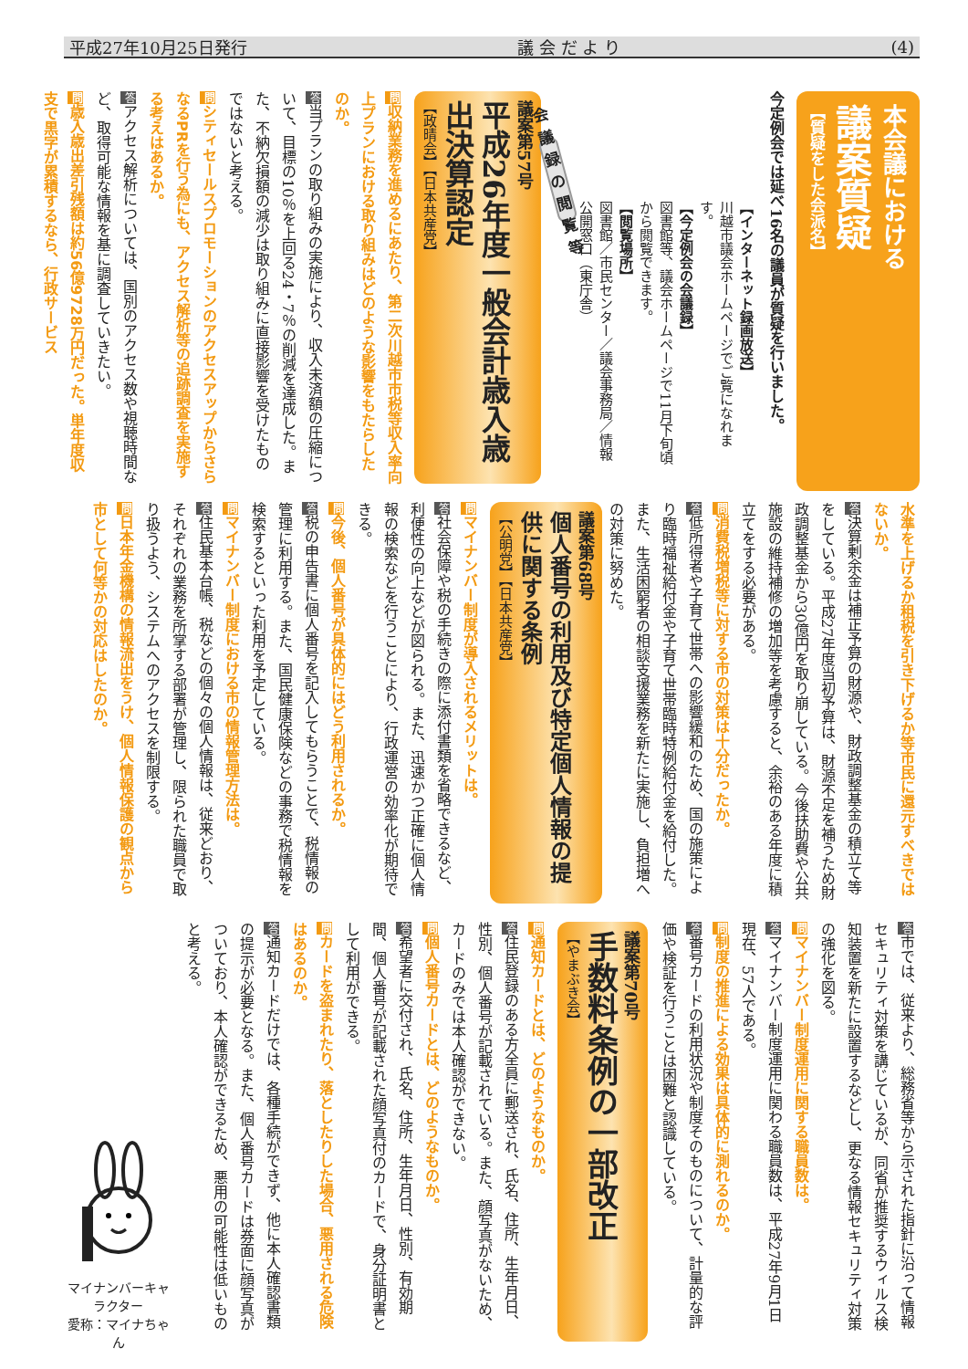平成27年10月25日発行 議 会 だ よ り (4)
本会議における
議案質疑
【質疑をした会派名】
今定例会では延べ16名の議員が質疑を行いました。
【インターネット録画放送】
川越市議会ホームページでご覧になれます。
【今定例会の会議録】
図書館等、議会ホームページで11月下旬頃から閲覧できます。
【閲覧場所】
図書館／市民センター／議会事務局／情報公開窓口（東庁舎）
会議録の閲覧等
議案第57号
平成26年度一般会計歳入歳出決算認定
【政晴会】【日本共産党】
問収納業務を進めるにあたり、第二次川越市市税等収入率向上プランにおける取り組みはどのような影響をもたらしたのか。
答当プランの取り組みの実施により、収入未済額の圧縮について、目標の10％を上回る24・7％の削減を達成した。また、不納欠損額の減少は取り組みに直接影響を受けたものではないと考える。
問シティセールスプロモーションのアクセスアップからさらなるPRを行う為にも、アクセス解析等の追跡調査を実施する考えはあるか。
答アクセス解析については、国別のアクセス数や視聴時間など、取得可能な情報を基に調査していきたい。
問歳入歳出差引残額は約56億9728万円だった。単年度収支で黒字が累積するなら、行政サービス
水準を上げるか租税を引き下げるか等市民に還元すべきではないか。
答決算剰余金は補正予算の財源や、財政調整基金の積立て等をしている。平成27年度当初予算は、財源不足を補うため財政調整基金から30億円を取り崩している。今後扶助費や公共施設の維持補修の増加等を考慮すると、余裕のある年度に積立てをする必要がある。
問消費税増税等に対する市の対策は十分だったか。
答低所得者や子育て世帯への影響緩和のため、国の施策により臨時福祉給付金や子育て世帯臨時特例給付金を給付した。また、生活困窮者の相談支援業務を新たに実施し、負担増への対策に努めた。
議案第68号
個人番号の利用及び特定個人情報の提供に関する条例
【公明党】【日本共産党】
問マイナンバー制度が導入されるメリットは。
答社会保障や税の手続きの際に添付書類を省略できるなど、利便性の向上などが図られる。また、迅速かつ正確に個人情報の検索などを行うことにより、行政運営の効率化が期待できる。
問今後、個人番号が具体的にはどう利用されるか。
答税の申告書に個人番号を記入してもらうことで、税情報の管理に利用する。また、国民健康保険などの事務で税情報を検索するといった利用を予定している。
問マイナンバー制度における市の情報管理方法は。
答住民基本台帳、税などの個々の個人情報は、従来どおり、それぞれの業務を所掌する部署が管理し、限られた職員で取り扱うよう、システムへのアクセスを制限する。
問日本年金機構の情報流出をうけ、個人情報保護の観点から市として何等かの対応はしたのか。
答市では、従来より、総務省等から示された指針に沿って情報セキュリティ対策を講じているが、同省が推奨するウィルス検知装置を新たに設置するなどし、更なる情報セキュリティ対策の強化を図る。
問マイナンバー制度運用に関する職員数は。
答マイナンバー制度運用に関わる職員数は、平成27年9月1日現在、57人である。
問制度の推進による効果は具体的に測れるのか。
答番号カードの利用状況や制度そのものについて、計量的な評価や検証を行うことは困難と認識している。
議案第70号
手数料条例の一部改正
【やまぶき会】
問通知カードとは、どのようなものか。
答住民登録のある方全員に郵送され、氏名、住所、生年月日、性別、個人番号が記載されている。また、顔写真がないため、カードのみでは本人確認ができない。
問個人番号カードとは、どのようなものか。
答希望者に交付され、氏名、住所、生年月日、性別、有効期間、個人番号が記載された顔写真付のカードで、身分証明書として利用ができる。
問カードを盗まれたり、落としたりした場合、悪用される危険はあるのか。
答通知カードだけでは、各種手続ができず、他に本人確認書類の提示が必要となる。また、個人番号カードは券面に顔写真がついており、本人確認ができるため、悪用の可能性は低いものと考える。
マイナンバーキャラクター
愛称：マイナちゃん